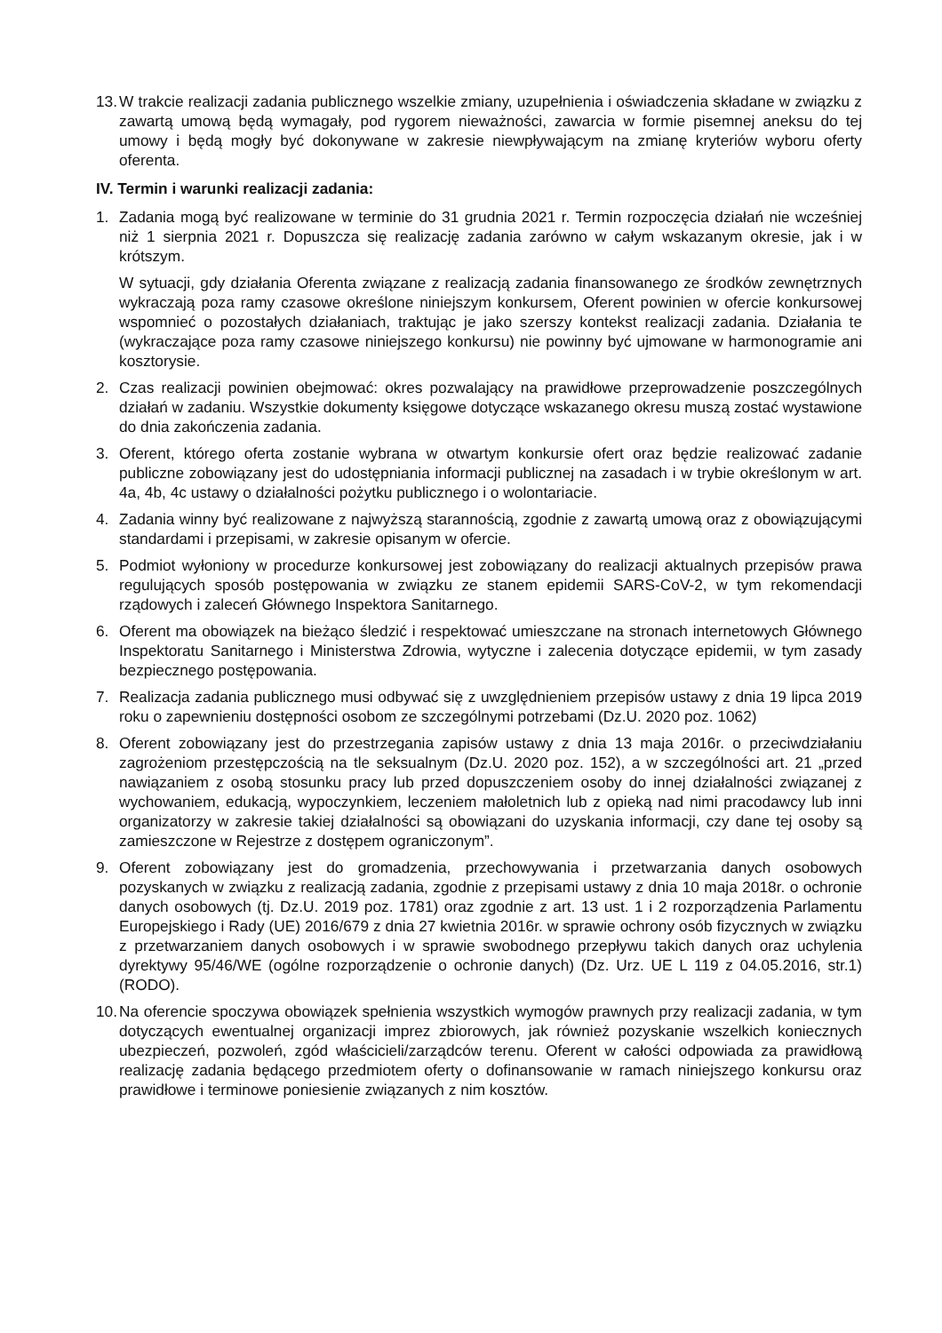13. W trakcie realizacji zadania publicznego wszelkie zmiany, uzupełnienia i oświadczenia składane w związku z zawartą umową będą wymagały, pod rygorem nieważności, zawarcia w formie pisemnej aneksu do tej umowy i będą mogły być dokonywane w zakresie niewpływającym na zmianę kryteriów wyboru oferty oferenta.
IV. Termin i warunki realizacji zadania:
1. Zadania mogą być realizowane w terminie do 31 grudnia 2021 r. Termin rozpoczęcia działań nie wcześniej niż 1 sierpnia 2021 r. Dopuszcza się realizację zadania zarówno w całym wskazanym okresie, jak i w krótszym.
W sytuacji, gdy działania Oferenta związane z realizacją zadania finansowanego ze środków zewnętrznych wykraczają poza ramy czasowe określone niniejszym konkursem, Oferent powinien w ofercie konkursowej wspomnieć o pozostałych działaniach, traktując je jako szerszy kontekst realizacji zadania. Działania te (wykraczające poza ramy czasowe niniejszego konkursu) nie powinny być ujmowane w harmonogramie ani kosztorysie.
2. Czas realizacji powinien obejmować: okres pozwalający na prawidłowe przeprowadzenie poszczególnych działań w zadaniu. Wszystkie dokumenty księgowe dotyczące wskazanego okresu muszą zostać wystawione do dnia zakończenia zadania.
3. Oferent, którego oferta zostanie wybrana w otwartym konkursie ofert oraz będzie realizować zadanie publiczne zobowiązany jest do udostępniania informacji publicznej na zasadach i w trybie określonym w art. 4a, 4b, 4c ustawy o działalności pożytku publicznego i o wolontariacie.
4. Zadania winny być realizowane z najwyższą starannością, zgodnie z zawartą umową oraz z obowiązującymi standardami i przepisami, w zakresie opisanym w ofercie.
5. Podmiot wyłoniony w procedurze konkursowej jest zobowiązany do realizacji aktualnych przepisów prawa regulujących sposób postępowania w związku ze stanem epidemii SARS-CoV-2, w tym rekomendacji rządowych i zaleceń Głównego Inspektora Sanitarnego.
6. Oferent ma obowiązek na bieżąco śledzić i respektować umieszczane na stronach internetowych Głównego Inspektoratu Sanitarnego i Ministerstwa Zdrowia, wytyczne i zalecenia dotyczące epidemii, w tym zasady bezpiecznego postępowania.
7. Realizacja zadania publicznego musi odbywać się z uwzględnieniem przepisów ustawy z dnia 19 lipca 2019 roku o zapewnieniu dostępności osobom ze szczególnymi potrzebami (Dz.U. 2020 poz. 1062)
8. Oferent zobowiązany jest do przestrzegania zapisów ustawy z dnia 13 maja 2016r. o przeciwdziałaniu zagrożeniom przestępczością na tle seksualnym (Dz.U. 2020 poz. 152), a w szczególności art. 21 „przed nawiązaniem z osobą stosunku pracy lub przed dopuszczeniem osoby do innej działalności związanej z wychowaniem, edukacją, wypoczynkiem, leczeniem małoletnich lub z opieką nad nimi pracodawcy lub inni organizatorzy w zakresie takiej działalności są obowiązani do uzyskania informacji, czy dane tej osoby są zamieszczone w Rejestrze z dostępem ograniczonym”.
9. Oferent zobowiązany jest do gromadzenia, przechowywania i przetwarzania danych osobowych pozyskanych w związku z realizacją zadania, zgodnie z przepisami ustawy z dnia 10 maja 2018r. o ochronie danych osobowych (tj. Dz.U. 2019 poz. 1781) oraz zgodnie z art. 13 ust. 1 i 2 rozporządzenia Parlamentu Europejskiego i Rady (UE) 2016/679 z dnia 27 kwietnia 2016r. w sprawie ochrony osób fizycznych w związku z przetwarzaniem danych osobowych i w sprawie swobodnego przepływu takich danych oraz uchylenia dyrektywy 95/46/WE (ogólne rozporządzenie o ochronie danych) (Dz. Urz. UE L 119 z 04.05.2016, str.1) (RODO).
10. Na oferencie spoczywa obowiązek spełnienia wszystkich wymogów prawnych przy realizacji zadania, w tym dotyczących ewentualnej organizacji imprez zbiorowych, jak również pozyskanie wszelkich koniecznych ubezpieczeń, pozwoleń, zgód właścicieli/zarządców terenu. Oferent w całości odpowiada za prawidłową realizację zadania będącego przedmiotem oferty o dofinansowanie w ramach niniejszego konkursu oraz prawidłowe i terminowe poniesienie związanych z nim kosztów.